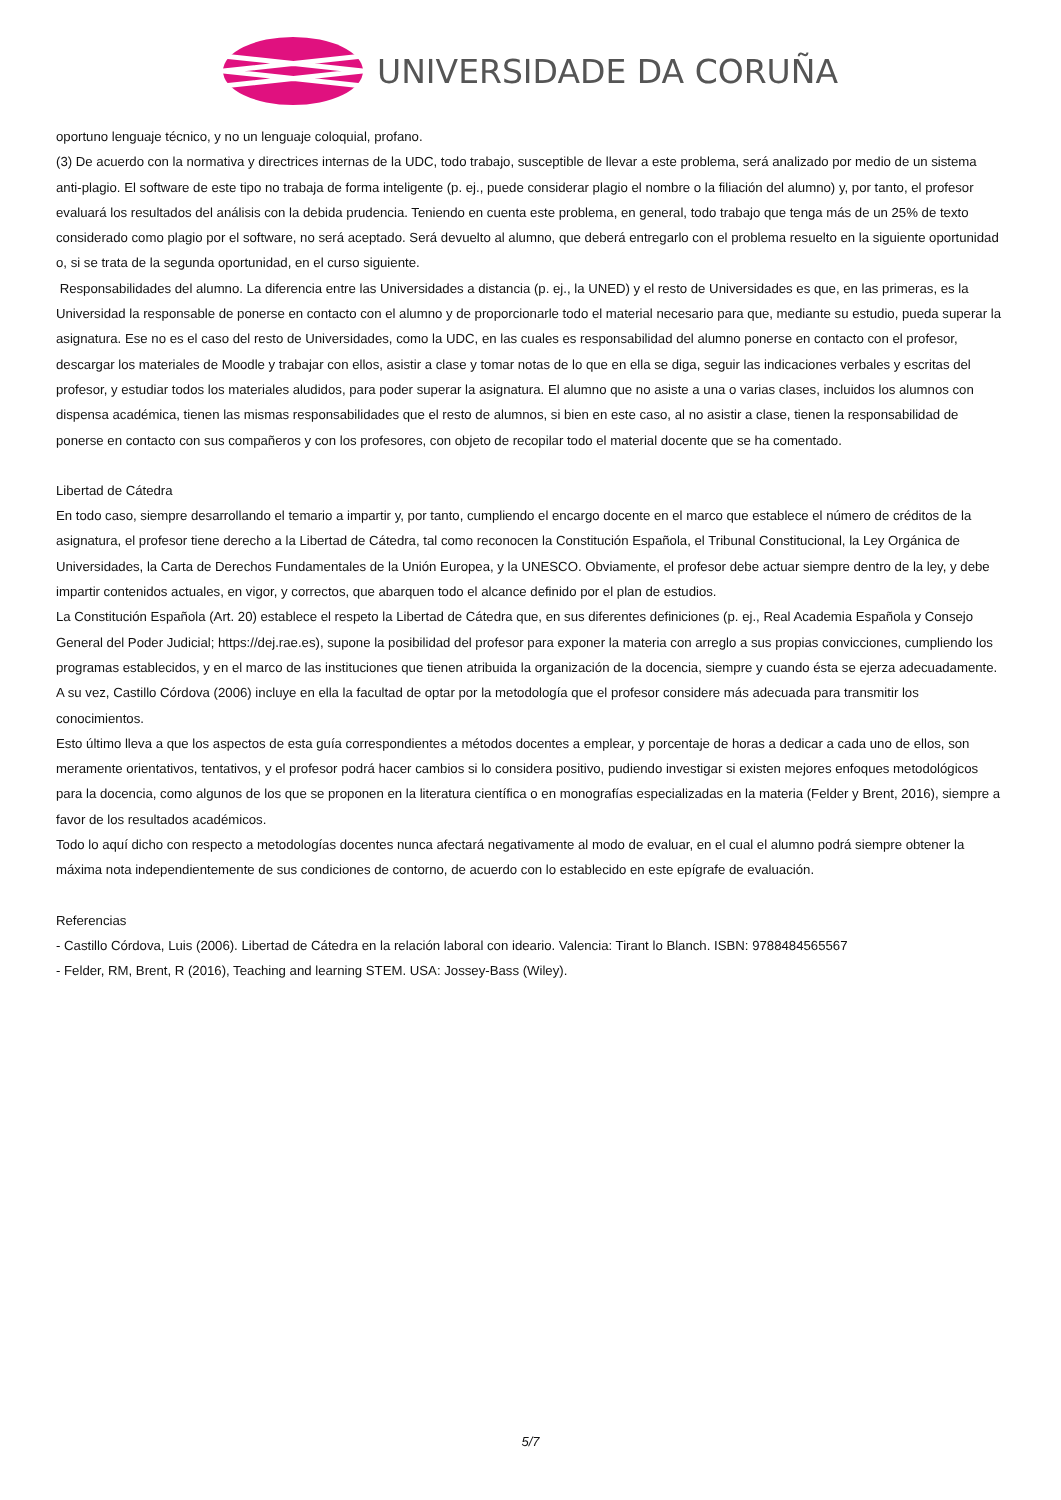UNIVERSIDADE DA CORUÑA
oportuno lenguaje técnico, y no un lenguaje coloquial, profano.
(3) De acuerdo con la normativa y directrices internas de la UDC, todo trabajo, susceptible de llevar a este problema, será analizado por medio de un sistema anti-plagio. El software de este tipo no trabaja de forma inteligente (p. ej., puede considerar plagio el nombre o la filiación del alumno) y, por tanto, el profesor evaluará los resultados del análisis con la debida prudencia. Teniendo en cuenta este problema, en general, todo trabajo que tenga más de un 25% de texto considerado como plagio por el software, no será aceptado. Será devuelto al alumno, que deberá entregarlo con el problema resuelto en la siguiente oportunidad o, si se trata de la segunda oportunidad, en el curso siguiente.
Responsabilidades del alumno. La diferencia entre las Universidades a distancia (p. ej., la UNED) y el resto de Universidades es que, en las primeras, es la Universidad la responsable de ponerse en contacto con el alumno y de proporcionarle todo el material necesario para que, mediante su estudio, pueda superar la asignatura. Ese no es el caso del resto de Universidades, como la UDC, en las cuales es responsabilidad del alumno ponerse en contacto con el profesor, descargar los materiales de Moodle y trabajar con ellos, asistir a clase y tomar notas de lo que en ella se diga, seguir las indicaciones verbales y escritas del profesor, y estudiar todos los materiales aludidos, para poder superar la asignatura. El alumno que no asiste a una o varias clases, incluidos los alumnos con dispensa académica, tienen las mismas responsabilidades que el resto de alumnos, si bien en este caso, al no asistir a clase, tienen la responsabilidad de ponerse en contacto con sus compañeros y con los profesores, con objeto de recopilar todo el material docente que se ha comentado.
Libertad de Cátedra
En todo caso, siempre desarrollando el temario a impartir y, por tanto, cumpliendo el encargo docente en el marco que establece el número de créditos de la asignatura, el profesor tiene derecho a la Libertad de Cátedra, tal como reconocen la Constitución Española, el Tribunal Constitucional, la Ley Orgánica de Universidades, la Carta de Derechos Fundamentales de la Unión Europea, y la UNESCO. Obviamente, el profesor debe actuar siempre dentro de la ley, y debe impartir contenidos actuales, en vigor, y correctos, que abarquen todo el alcance definido por el plan de estudios.
La Constitución Española (Art. 20) establece el respeto la Libertad de Cátedra que, en sus diferentes definiciones (p. ej., Real Academia Española y Consejo General del Poder Judicial; https://dej.rae.es), supone la posibilidad del profesor para exponer la materia con arreglo a sus propias convicciones, cumpliendo los programas establecidos, y en el marco de las instituciones que tienen atribuida la organización de la docencia, siempre y cuando ésta se ejerza adecuadamente. A su vez, Castillo Córdova (2006) incluye en ella la facultad de optar por la metodología que el profesor considere más adecuada para transmitir los conocimientos.
Esto último lleva a que los aspectos de esta guía correspondientes a métodos docentes a emplear, y porcentaje de horas a dedicar a cada uno de ellos, son meramente orientativos, tentativos, y el profesor podrá hacer cambios si lo considera positivo, pudiendo investigar si existen mejores enfoques metodológicos para la docencia, como algunos de los que se proponen en la literatura científica o en monografías especializadas en la materia (Felder y Brent, 2016), siempre a favor de los resultados académicos.
Todo lo aquí dicho con respecto a metodologías docentes nunca afectará negativamente al modo de evaluar, en el cual el alumno podrá siempre obtener la máxima nota independientemente de sus condiciones de contorno, de acuerdo con lo establecido en este epígrafe de evaluación.
Referencias
- Castillo Córdova, Luis (2006). Libertad de Cátedra en la relación laboral con ideario. Valencia: Tirant lo Blanch. ISBN: 9788484565567
- Felder, RM, Brent, R (2016), Teaching and learning STEM. USA: Jossey-Bass (Wiley).
5/7